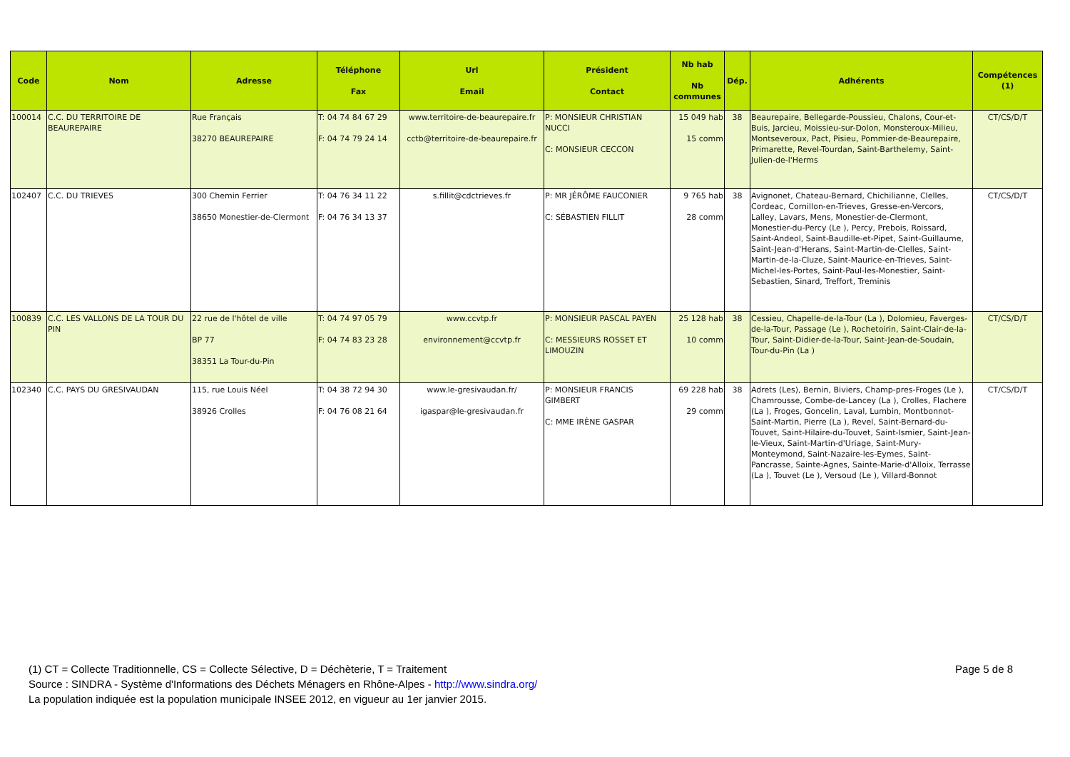| Code | Nom | Adresse | Téléphone Fax | Url Email | Président Contact | Nb hab Nb communes | Dép. | Adhérents | Compétences (1) |
| --- | --- | --- | --- | --- | --- | --- | --- | --- | --- |
| 100014 | C.C. DU TERRITOIRE DE BEAUREPAIRE | Rue Français 38270 BEAUREPAIRE | T: 04 74 84 67 29 F: 04 74 79 24 14 | www.territoire-de-beaurepaire.fr cctb@territoire-de-beaurepaire.fr | P: MONSIEUR CHRISTIAN NUCCI C: MONSIEUR CECCON | 15 049 hab 15 comm | 38 | Beaurepaire, Bellegarde-Poussieu, Chalons, Cour-et-Buis, Jarcieu, Moissieu-sur-Dolon, Monsteroux-Milieu, Montseveroux, Pact, Pisieu, Pommier-de-Beaurepaire, Primarette, Revel-Tourdan, Saint-Barthelemy, Saint-Julien-de-l'Herms | CT/CS/D/T |
| 102407 | C.C. DU TRIEVES | 300 Chemin Ferrier 38650 Monestier-de-Clermont | T: 04 76 34 11 22 F: 04 76 34 13 37 | s.fillit@cdctrieves.fr | P: MR JÉRÔME FAUCONIER C: SÉBASTIEN FILLIT | 9 765 hab 28 comm | 38 | Avignonet, Chateau-Bernard, Chichilianne, Clelles, Cordeac, Cornillon-en-Trieves, Gresse-en-Vercors, Lalley, Lavars, Mens, Monestier-de-Clermont, Monestier-du-Percy (Le ), Percy, Prebois, Roissard, Saint-Andeol, Saint-Baudille-et-Pipet, Saint-Guillaume, Saint-Jean-d'Herans, Saint-Martin-de-Clelles, Saint-Martin-de-la-Cluze, Saint-Maurice-en-Trieves, Saint-Michel-les-Portes, Saint-Paul-les-Monestier, Saint-Sebastien, Sinard, Treffort, Treminis | CT/CS/D/T |
| 100839 | C.C. LES VALLONS DE LA TOUR DU PIN | 22 rue de l'hôtel de ville BP 77 38351 La Tour-du-Pin | T: 04 74 97 05 79 F: 04 74 83 23 28 | www.ccvtp.fr environnement@ccvtp.fr | P: MONSIEUR PASCAL PAYEN C: MESSIEURS ROSSET ET LIMOUZIN | 25 128 hab 10 comm | 38 | Cessieu, Chapelle-de-la-Tour (La ), Dolomieu, Faverges-de-la-Tour, Passage (Le ), Rochetoirin, Saint-Clair-de-la-Tour, Saint-Didier-de-la-Tour, Saint-Jean-de-Soudain, Tour-du-Pin (La ) | CT/CS/D/T |
| 102340 | C.C. PAYS DU GRESIVAUDAN | 115, rue Louis Néel 38926 Crolles | T: 04 38 72 94 30 F: 04 76 08 21 64 | www.le-gresivaudan.fr/ igaspar@le-gresivaudan.fr | P: MONSIEUR FRANCIS GIMBERT C: MME IRÈNE GASPAR | 69 228 hab 29 comm | 38 | Adrets (Les), Bernin, Biviers, Champ-pres-Froges (Le ), Chamrousse, Combe-de-Lancey (La ), Crolles, Flachere (La ), Froges, Goncelin, Laval, Lumbin, Montbonnot-Saint-Martin, Pierre (La ), Revel, Saint-Bernard-du-Touvet, Saint-Hilaire-du-Touvet, Saint-Ismier, Saint-Jean-le-Vieux, Saint-Martin-d'Uriage, Saint-Mury-Monteymond, Saint-Nazaire-les-Eymes, Saint-Pancrasse, Sainte-Agnes, Sainte-Marie-d'Alloix, Terrasse (La ), Touvet (Le ), Versoud (Le ), Villard-Bonnot | CT/CS/D/T |
Page 5 de 8
(1) CT = Collecte Traditionnelle, CS = Collecte Sélective, D = Déchèterie, T = Traitement
Source : SINDRA - Système d'Informations des Déchets Ménagers en Rhône-Alpes - http://www.sindra.org/
La population indiquée est la population municipale INSEE 2012, en vigueur au 1er janvier 2015.